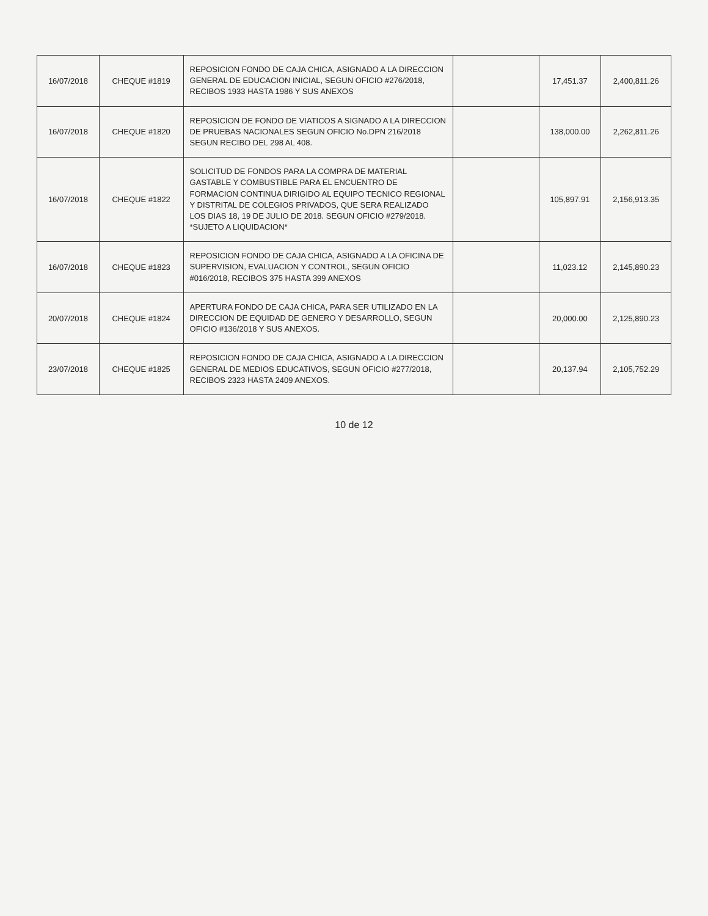| 16/07/2018 | CHEQUE #1819 | REPOSICION FONDO DE CAJA CHICA, ASIGNADO A LA DIRECCION GENERAL DE EDUCACION INICIAL, SEGUN OFICIO #276/2018, RECIBOS 1933 HASTA 1986 Y SUS ANEXOS | | 17,451.37 | 2,400,811.26 |
| 16/07/2018 | CHEQUE #1820 | REPOSICION DE FONDO DE VIATICOS A SIGNADO A LA DIRECCION DE PRUEBAS NACIONALES SEGUN OFICIO No.DPN 216/2018 SEGUN RECIBO DEL 298 AL 408. | | 138,000.00 | 2,262,811.26 |
| 16/07/2018 | CHEQUE #1822 | SOLICITUD DE FONDOS PARA LA COMPRA DE MATERIAL GASTABLE Y COMBUSTIBLE PARA EL ENCUENTRO DE FORMACION CONTINUA DIRIGIDO AL EQUIPO TECNICO REGIONAL Y DISTRITAL DE COLEGIOS PRIVADOS, QUE SERA REALIZADO LOS DIAS 18, 19 DE JULIO DE 2018. SEGUN OFICIO #279/2018. *SUJETO A LIQUIDACION* | | 105,897.91 | 2,156,913.35 |
| 16/07/2018 | CHEQUE #1823 | REPOSICION FONDO DE CAJA CHICA, ASIGNADO A LA OFICINA DE SUPERVISION, EVALUACION Y CONTROL, SEGUN OFICIO #016/2018, RECIBOS 375 HASTA 399 ANEXOS | | 11,023.12 | 2,145,890.23 |
| 20/07/2018 | CHEQUE #1824 | APERTURA FONDO DE CAJA CHICA, PARA SER UTILIZADO EN LA DIRECCION DE EQUIDAD DE GENERO Y DESARROLLO, SEGUN OFICIO #136/2018 Y SUS ANEXOS. | | 20,000.00 | 2,125,890.23 |
| 23/07/2018 | CHEQUE #1825 | REPOSICION FONDO DE CAJA CHICA, ASIGNADO A LA DIRECCION GENERAL DE MEDIOS EDUCATIVOS, SEGUN OFICIO #277/2018, RECIBOS 2323 HASTA 2409 ANEXOS. | | 20,137.94 | 2,105,752.29 |
10 de 12